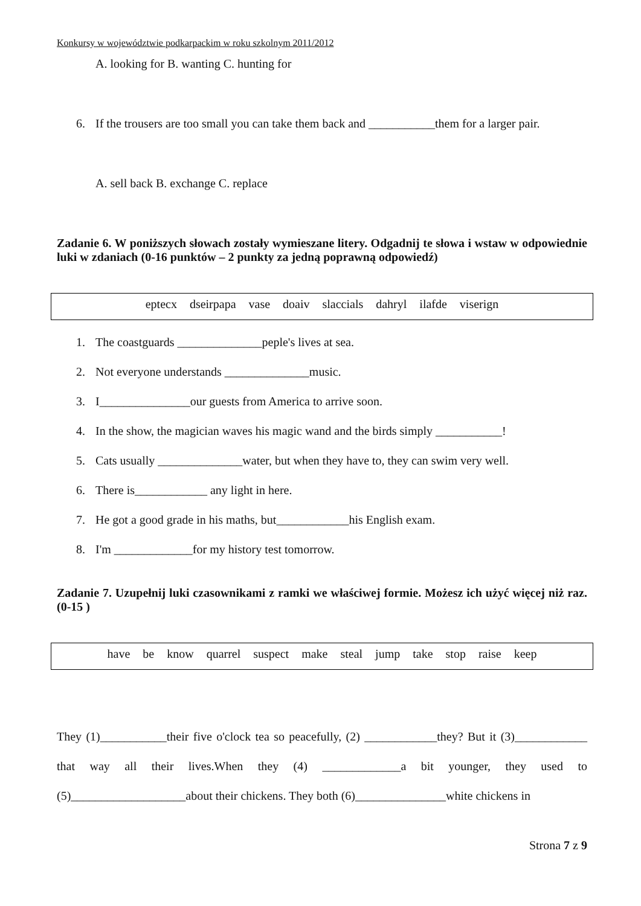Konkursy w województwie podkarpackim w roku szkolnym 2011/2012
A. looking for B. wanting C. hunting for
6. If the trousers are too small you can take them back and ___________them for a larger pair.
A. sell back B. exchange C. replace
Zadanie 6. W poniższych słowach zostały wymieszane litery. Odgadnij te słowa i wstaw w odpowiednie luki w zdaniach (0-16 punktów – 2 punkty za jedną poprawną odpowiedź)
eptecx dseirpapa vase doaiv slaccials dahryl ilafde viserign
1. The coastguards ______________peple's lives at sea.
2. Not everyone understands ______________music.
3. I_______________our guests from America to arrive soon.
4. In the show, the magician waves his magic wand and the birds simply ___________!
5. Cats usually ______________water, but when they have to, they can swim very well.
6. There is____________ any light in here.
7. He got a good grade in his maths, but____________his English exam.
8. I'm _____________for my history test tomorrow.
Zadanie 7. Uzupełnij luki czasownikami z ramki we właściwej formie. Możesz ich użyć więcej niż raz. (0-15 )
have be know quarrel suspect make steal jump take stop raise keep
They (1)___________their five o'clock tea so peacefully, (2) ____________they? But it (3)____________ that way all their lives.When they (4) _____________a bit younger, they used to (5)___________________about their chickens. They both (6)_______________white chickens in
Strona 7 z 9